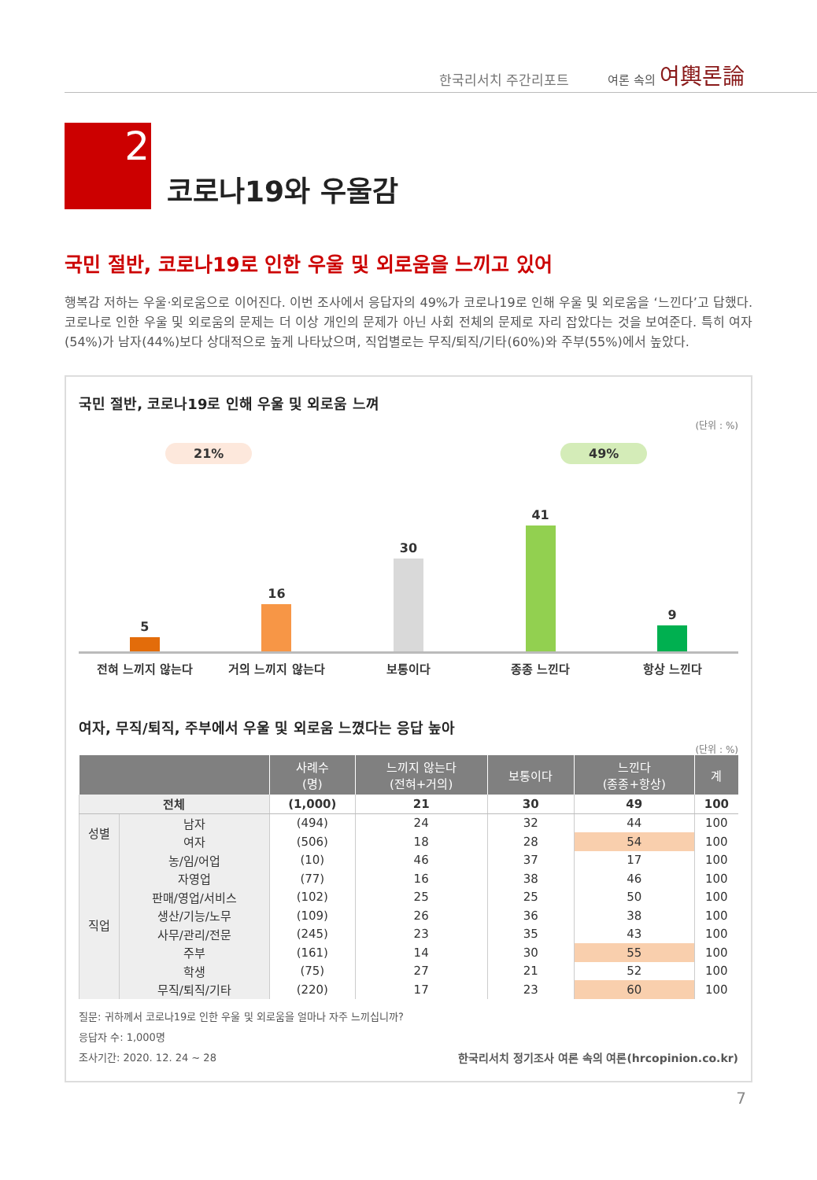한국리서치 주간리포트
여론 속의 여輿론論
2
코로나19와 우울감
국민 절반, 코로나19로 인한 우울 및 외로움을 느끼고 있어
행복감 저하는 우울·외로움으로 이어진다. 이번 조사에서 응답자의 49%가 코로나19로 인해 우울 및 외로움을 ‘느낀다’고 답했다. 코로나로 인한 우울 및 외로움의 문제는 더 이상 개인의 문제가 아닌 사회 전체의 문제로 자리 잡았다는 것을 보여준다. 특히 여자(54%)가 남자(44%)보다 상대적으로 높게 나타났으며, 직업별로는 무직/퇴직/기타(60%)와 주부(55%)에서 높았다.
국민 절반, 코로나19로 인해 우울 및 외로움 느껴
(단위 : %)
21% 49%
5
16
30
41
9
전혀 느끼지 않는다 거의 느끼지 않는다 보통이다 종종 느낀다 항상 느낀다
여자, 무직/퇴직, 주부에서 우울 및 외로움 느꼈다는 응답 높아
(단위 : %)
| | | 사례수 (명) | 느끼지 않는다 (전혀+거의) | 보통이다 | 느낀다 (종종+항상) | 계 |
| --- | --- | --- | --- | --- | --- | --- |
| 전체 | | (1,000) | 21 | 30 | 49 | 100 |
| 성별 | 남자 | (494) | 24 | 32 | 44 | 100 |
| | 여자 | (506) | 18 | 28 | 54 | 100 |
| 직업 | 농/임/어업 | (10) | 46 | 37 | 17 | 100 |
| | 자영업 | (77) | 16 | 38 | 46 | 100 |
| | 판매/영업/서비스 | (102) | 25 | 25 | 50 | 100 |
| | 생산/기능/노무 | (109) | 26 | 36 | 38 | 100 |
| | 사무/관리/전문 | (245) | 23 | 35 | 43 | 100 |
| | 주부 | (161) | 14 | 30 | 55 | 100 |
| | 학생 | (75) | 27 | 21 | 52 | 100 |
| | 무직/퇴직/기타 | (220) | 17 | 23 | 60 | 100 |
질문: 귀하께서 코로나19로 인한 우울 및 외로움을 얼마나 자주 느끼십니까?
응답자 수: 1,000명
조사기간: 2020. 12. 24 ~ 28
한국리서치 정기조사 여론 속의 여론(hrcopinion.co.kr)
7